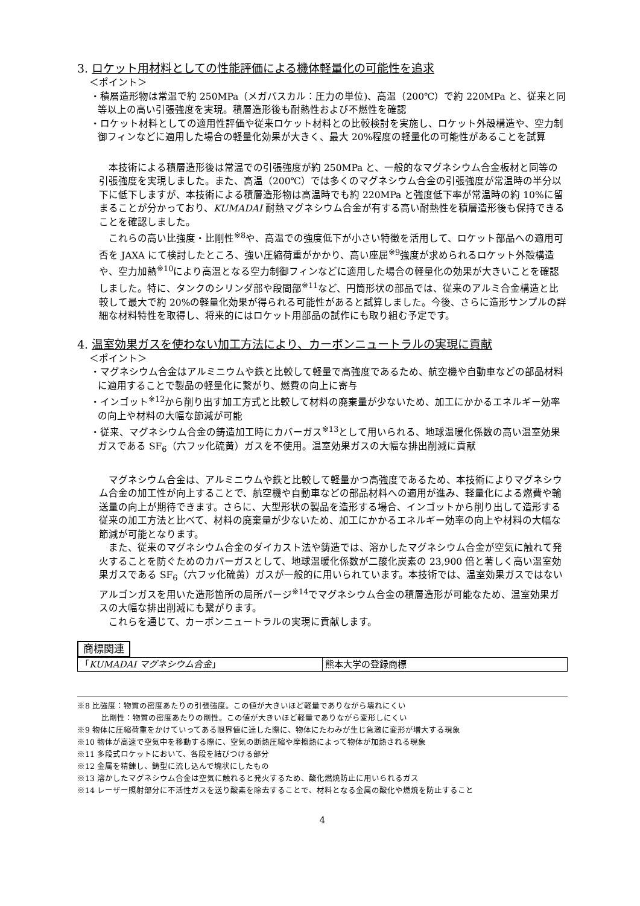3. ロケット用材料としての性能評価による機体軽量化の可能性を追求
＜ポイント＞
・積層造形物は常温で約 250MPa（メガパスカル：圧力の単位)、高温（200℃）で約 220MPa と、従来と同等以上の高い引張強度を実現。積層造形後も耐熱性および不燃性を確認
・ロケット材料としての適用性評価や従来ロケット材料との比較検討を実施し、ロケット外殻構造や、空力制御フィンなどに適用した場合の軽量化効果が大きく、最大 20%程度の軽量化の可能性があることを試算
本技術による積層造形後は常温での引張強度が約 250MPa と、一般的なマグネシウム合金板材と同等の引張強度を実現しました。また、高温（200℃）では多くのマグネシウム合金の引張強度が常温時の半分以下に低下しますが、本技術による積層造形物は高温時でも約 220MPa と強度低下率が常温時の約 10%に留まることが分かっており、KUMADAI 耐熱マグネシウム合金が有する高い耐熱性を積層造形後も保持できることを確認しました。
これらの高い比強度・比剛性<sup>※8</sup>や、高温での強度低下が小さい特徴を活用して、ロケット部品への適用可否を JAXA にて検討したところ、強い圧縮荷重がかかり、高い座屈<sup>※9</sup>強度が求められるロケット外殻構造や、空力加熱<sup>※10</sup>により高温となる空力制御フィンなどに適用した場合の軽量化の効果が大きいことを確認しました。特に、タンクのシリンダ部や段間部<sup>※11</sup>など、円筒形状の部品では、従来のアルミ合金構造と比較して最大で約 20%の軽量化効果が得られる可能性があると試算しました。今後、さらに造形サンプルの詳細な材料特性を取得し、将来的にはロケット用部品の試作にも取り組む予定です。
4. 温室効果ガスを使わない加工方法により、カーボンニュートラルの実現に貢献
＜ポイント＞
・マグネシウム合金はアルミニウムや鉄と比較して軽量で高強度であるため、航空機や自動車などの部品材料に適用することで製品の軽量化に繋がり、燃費の向上に寄与
・インゴット<sup>※12</sup>から削り出す加工方式と比較して材料の廃棄量が少ないため、加工にかかるエネルギー効率の向上や材料の大幅な節減が可能
・従来、マグネシウム合金の鋳造加工時にカバーガス<sup>※13</sup>として用いられる、地球温暖化係数の高い温室効果ガスである SF<sub>6</sub>（六フッ化硫黄）ガスを不使用。温室効果ガスの大幅な排出削減に貢献
マグネシウム合金は、アルミニウムや鉄と比較して軽量かつ高強度であるため、本技術によりマグネシウム合金の加工性が向上することで、航空機や自動車などの部品材料への適用が進み、軽量化による燃費や輸送量の向上が期待できます。さらに、大型形状の製品を造形する場合、インゴットから削り出して造形する従来の加工方法と比べて、材料の廃棄量が少ないため、加工にかかるエネルギー効率の向上や材料の大幅な節減が可能となります。
また、従来のマグネシウム合金のダイカスト法や鋳造では、溶かしたマグネシウム合金が空気に触れて発火することを防ぐためのカバーガスとして、地球温暖化係数が二酸化炭素の 23,900 倍と著しく高い温室効果ガスである SF<sub>6</sub>（六フッ化硫黄）ガスが一般的に用いられています。本技術では、温室効果ガスではないアルゴンガスを用いた造形箇所の局所パージ<sup>※14</sup>でマグネシウム合金の積層造形が可能なため、温室効果ガスの大幅な排出削減にも繋がります。
これらを通じて、カーボンニュートラルの実現に貢献します。
商標関連
| 「 KUMADAI マグネシウム合金 」 | 熊本大学の登録商標 |
※8 比強度：物質の密度あたりの引張強度。この値が大きいほど軽量でありながら壊れにくい
比剛性：物質の密度あたりの剛性。この値が大きいほど軽量でありながら変形しにくい
※9 物体に圧縮荷重をかけていってある限界値に達した際に、物体にたわみが生じ急激に変形が増大する現象
※10 物体が高速で空気中を移動する際に、空気の断熱圧縮や摩擦熱によって物体が加熱される現象
※11 多段式ロケットにおいて、各段を結びつける部分
※12 金属を精錬し、鋳型に流し込んで塊状にしたもの
※13 溶かしたマグネシウム合金は空気に触れると発火するため、酸化燃焼防止に用いられるガス
※14 レーザー照射部分に不活性ガスを送り酸素を除去することで、材料となる金属の酸化や燃焼を防止すること
4